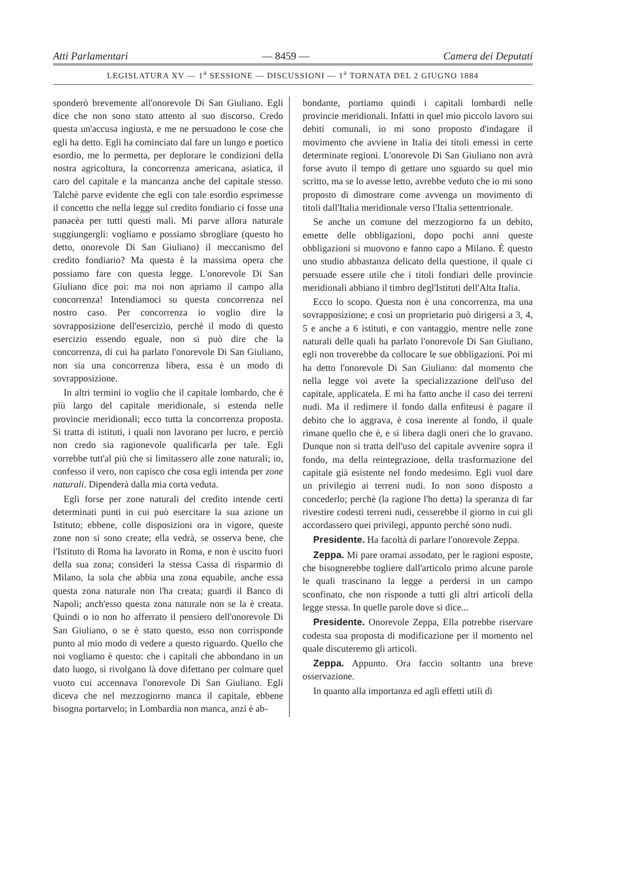Atti Parlamentari — 8459 — Camera dei Deputati
LEGISLATURA XV — 1<sup>a</sup> SESSIONE — DISCUSSIONI — 1<sup>a</sup> TORNATA DEL 2 GIUGNO 1884
sponderò brevemente all'onorevole Di San Giuliano. Egli dice che non sono stato attento al suo discorso. Credo questa un'accusa ingiusta, e me ne persuadono le cose che egli ha detto. Egli ha cominciato dal fare un lungo e poetico esordio, me lo permetta, per deplorare le condizioni della nostra agricoltura, la concorrenza americana, asiatica, il caro del capitale e la mancanza anche del capitale stesso. Talchè parve evidente che egli con tale esordio esprimesse il concetto che nella legge sul credito fondiario ci fosse una panacèa per tutti questi mali. Mi parve allora naturale suggiungergli: vogliamo e possiamo sbrogliare (questo ho detto, onorevole Di San Giuliano) il meccanismo del credito fondiario? Ma questa è la massima opera che possiamo fare con questa legge. L'onorevole Di San Giuliano dice poi: ma noi non apriamo il campo alla concorrenza! Intendiamoci su questa concorrenza nel nostro caso. Per concorrenza io voglio dire la sovrapposizione dell'esercizio, perchè il modo di questo esercizio essendo eguale, non si può dire che la concorrenza, di cui ha parlato l'onorevole Di San Giuliano, non sia una concorrenza libera, essa è un modo di sovrapposizione.
In altri termini io voglio che il capitale lombardo, che è più largo del capitale meridionale, si estenda nelle provincie meridionali; ecco tutta la concorrenza proposta. Si tratta di istituti, i quali non lavorano per lucro, e perciò non credo sia ragionevole qualificarla per tale. Egli vorrebbe tutt'al più che si limitassero alle zone naturali; io, confesso il vero, non capisco che cosa egli intenda per zone naturali. Dipenderà dalla mia corta veduta.
Egli forse per zone naturali del credito intende certi determinati punti in cui può esercitare la sua azione un Istituto; ebbene, colle disposizioni ora in vigore, queste zone non si sono create; ella vedrà, se osserva bene, che l'Istituto di Roma ha lavorato in Roma, e non è uscito fuori della sua zona; consideri la stessa Cassa di risparmio di Milano, la sola che abbia una zona equabile, anche essa questa zona naturale non l'ha creata; guardi il Banco di Napoli; anch'esso questa zona naturale non se la è creata. Quindi o io non ho afferrato il pensiero dell'onorevole Di San Giuliano, o se è stato questo, esso non corrisponde punto al mio modo di vedere a questo riguardo. Quello che noi vogliamo è questo: che i capitali che abbondano in un dato luogo, si rivolgano là dove difettano per colmare quel vuoto cui accennava l'onorevole Di San Giuliano. Egli diceva che nel mezzogiorno manca il capitale, ebbene bisogna portarvelo; in Lombardia non manca, anzi è ab-
bondante, portiamo quindi i capitali lombardi nelle provincie meridionali. Infatti in quel mio piccolo lavoro sui debiti comunali, io mi sono proposto d'indagare il movimento che avviene in Italia dei titoli emessi in certe determinate regioni. L'onorevole Di San Giuliano non avrà forse avuto il tempo di gettare uno sguardo su quel mio scritto, ma se lo avesse letto, avrebbe veduto che io mi sono proposto di dimostrare come avvenga un movimento di titoli dall'Italia meridionale verso l'Italia settentrionale.
Se anche un comune del mezzogiorno fa un debito, emette delle obbligazioni, dopo pochi anni queste obbligazioni si muovono e fanno capo a Milano. È questo uno studio abbastanza delicato della questione, il quale ci persuade essere utile che i titoli fondiari delle provincie meridionali abbiano il timbro degl'Istituti dell'Alta Italia.
Ecco lo scopo. Questa non è una concorrenza, ma una sovrapposizione; e così un proprietario può dirigersi a 3, 4, 5 e anche a 6 istituti, e con vantaggio, mentre nelle zone naturali delle quali ha parlato l'onorevole Di San Giuliano, egli non troverebbe da collocare le sue obbligazioni. Poi mi ha detto l'onorevole Di San Giuliano: dal momento che nella legge voi avete la specializzazione dell'uso del capitale, applicatela. E mi ha fatto anche il caso dei terreni nudi. Ma il redimere il fondo dalla enfiteusi è pagare il debito che lo aggrava, è cosa inerente al fondo, il quale rimane quello che è, e si libera dagli oneri che lo gravano. Dunque non si tratta dell'uso del capitale avvenire sopra il fondo, ma della reintegrazione, della trasformazione del capitale già esistente nel fondo medesimo. Egli vuol dare un privilegio ai terreni nudi. Io non sono disposto a concederlo; perchè (la ragione l'ho detta) la speranza di far rivestire codesti terreni nudi, cesserebbe il giorno in cui gli accordassero quei privilegi, appunto perchè sono nudi.
Presidente. Ha facoltà di parlare l'onorevole Zeppa.
Zeppa. Mi pare oramai assodato, per le ragioni esposte, che bisognerebbe togliere dall'articolo primo alcune parole le quali trascinano la legge a perdersi in un campo sconfinato, che non risponde a tutti gli altri articoli della legge stessa. In quelle parole dove si dice...
Presidente. Onorevole Zeppa, Ella potrebbe riservare codesta sua proposta di modificazione per il momento nel quale discuteremo gli articoli.
Zeppa. Appunto. Ora faccio soltanto una breve osservazione.
In quanto alla importanza ed agli effetti utili di